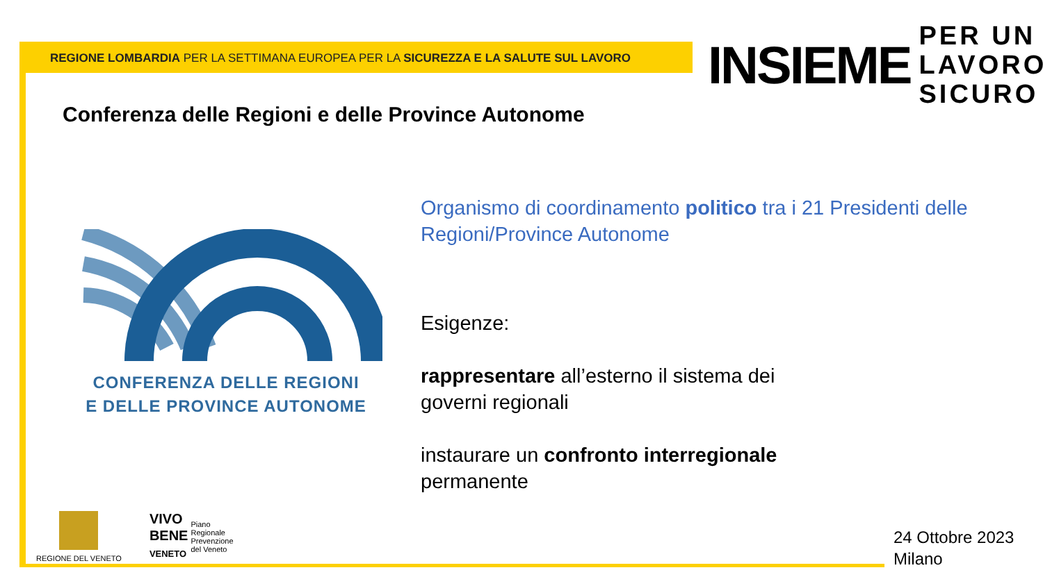REGIONE LOMBARDIA PER LA SETTIMANA EUROPEA PER LA SICUREZZA E LA SALUTE SUL LAVORO
INSIEME PER UN
LAVORO
SICURO
Conferenza delle Regioni e delle Province Autonome
CONFERENZA DELLE REGIONI
E DELLE PROVINCE AUTONOME
Organismo di coordinamento politico tra i 21 Presidenti delle Regioni/Province Autonome
Esigenze:
rappresentare all’esterno il sistema dei
governi regionali
instaurare un confronto interregionale
permanente
REGIONE DEL VENETO
VIVO
BENE
VENETO
Piano
Regionale
Prevenzione
del Veneto
24 Ottobre 2023
Milano